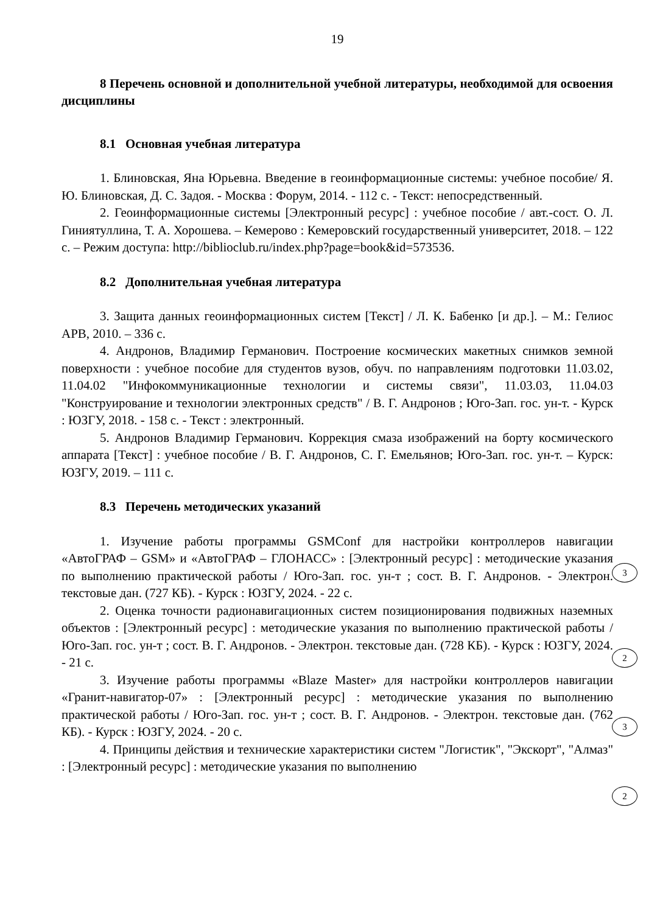19
8 Перечень основной и дополнительной учебной литературы, необходимой для освоения дисциплины
8.1 Основная учебная литература
1. Блиновская, Яна Юрьевна. Введение в геоинформационные системы: учебное пособие/ Я. Ю. Блиновская, Д. С. Задоя. - Москва : Форум, 2014. - 112 с. - Текст: непосредственный.
2. Геоинформационные системы [Электронный ресурс] : учебное пособие / авт.-сост. О. Л. Гиниятуллина, Т. А. Хорошева. – Кемерово : Кемеровский государственный университет, 2018. – 122 с. – Режим доступа: http://biblioclub.ru/index.php?page=book&id=573536.
8.2 Дополнительная учебная литература
3. Защита данных геоинформационных систем [Текст] / Л. К. Бабенко [и др.]. – М.: Гелиос АРВ, 2010. – 336 с.
4. Андронов, Владимир Германович. Построение космических макетных снимков земной поверхности : учебное пособие для студентов вузов, обуч. по направлениям подготовки 11.03.02, 11.04.02 "Инфокоммуникационные технологии и системы связи", 11.03.03, 11.04.03 "Конструирование и технологии электронных средств" / В. Г. Андронов ; Юго-Зап. гос. ун-т. - Курск : ЮЗГУ, 2018. - 158 с. - Текст : электронный.
5. Андронов Владимир Германович. Коррекция смаза изображений на борту космического аппарата [Текст] : учебное пособие / В. Г. Андронов, С. Г. Емельянов; Юго-Зап. гос. ун-т. – Курск: ЮЗГУ, 2019. – 111 с.
8.3 Перечень методических указаний
1. Изучение работы программы GSMConf для настройки контроллеров навигации «АвтоГРАФ – GSM» и «АвтоГРАФ – ГЛОНАСС» : [Электронный ресурс] : методические указания по выполнению практической работы / Юго-Зап. гос. ун-т ; сост. В. Г. Андронов. - Электрон. текстовые дан. (727 КБ). - Курск : ЮЗГУ, 2024. - 22 с.
2. Оценка точности радионавигационных систем позиционирования подвижных наземных объектов : [Электронный ресурс] : методические указания по выполнению практической работы / Юго-Зап. гос. ун-т ; сост. В. Г. Андронов. - Электрон. текстовые дан. (728 КБ). - Курск : ЮЗГУ, 2024. - 21 с.
3. Изучение работы программы «Blaze Master» для настройки контроллеров навигации «Гранит-навигатор-07» : [Электронный ресурс] : методические указания по выполнению практической работы / Юго-Зап. гос. ун-т ; сост. В. Г. Андронов. - Электрон. текстовые дан. (762 КБ). - Курск : ЮЗГУ, 2024. - 20 с.
4. Принципы действия и технические характеристики систем "Логистик", "Экскорт", "Алмаз" : [Электронный ресурс] : методические указания по выполнению
3
2
3
2